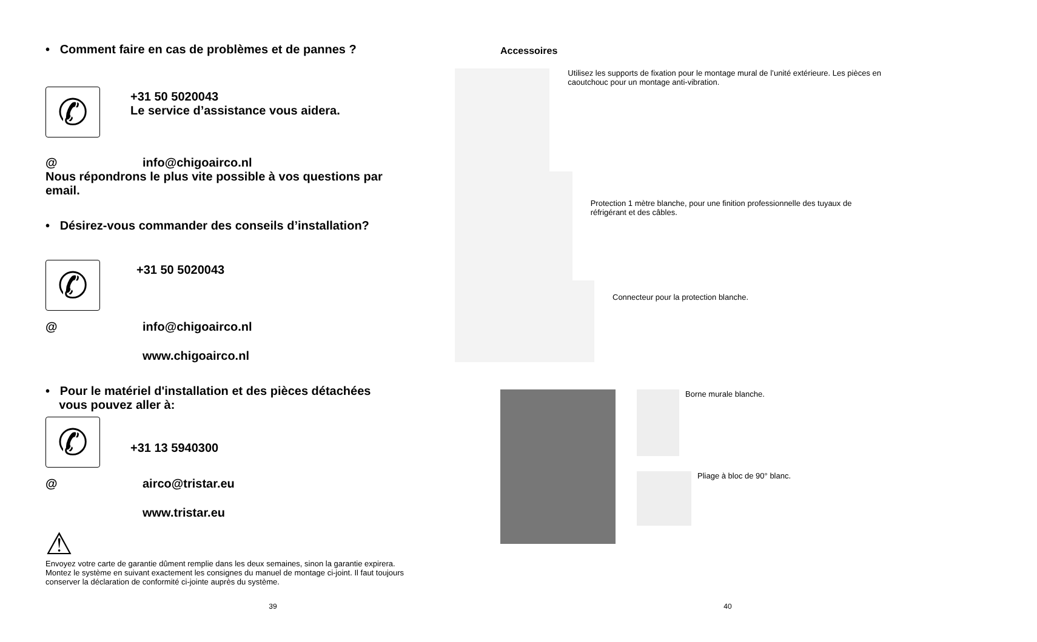• Comment faire en cas de problèmes et de pannes ?
✆
+31 50 5020043
Le service d’assistance vous aidera.
@ info@chigoairco.nl
Nous répondrons le plus vite possible à vos questions par email.
• Désirez-vous commander des conseils d’installation?
✆
+31 50 5020043
@ info@chigoairco.nl
www.chigoairco.nl
• Pour le matériel d'installation et des pièces détachées
vous pouvez aller à:
✆
+31 13 5940300
@ airco@tristar.eu
www.tristar.eu
⚠
Envoyez votre carte de garantie dûment remplie dans les deux semaines, sinon la garantie expirera. Montez le système en suivant exactement les consignes du manuel de montage ci-joint. Il faut toujours conserver la déclaration de conformité ci-jointe auprès du système.
39
Accessoires
Utilisez les supports de fixation pour le montage mural de l’unité extérieure. Les pièces en caoutchouc pour un montage anti-vibration.
Protection 1 mètre blanche, pour une finition professionnelle des tuyaux de réfrigérant et des câbles.
Connecteur pour la protection blanche.
Borne murale blanche.
Pliage à bloc de 90° blanc.
40